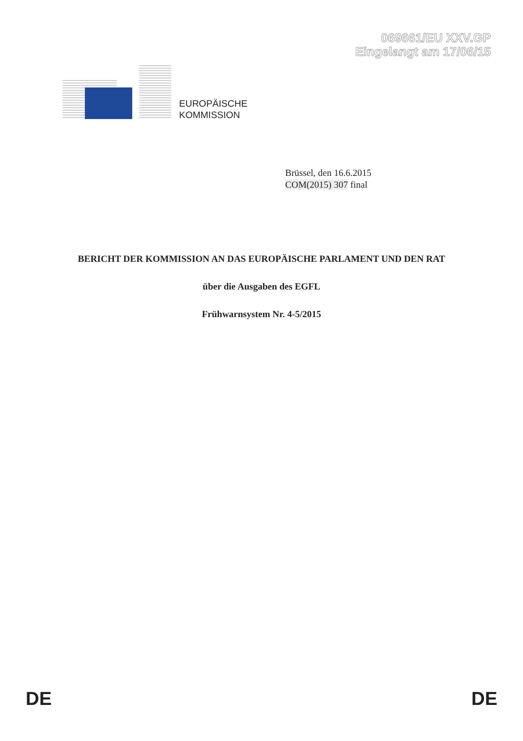069661/EU XXV.GP
Eingelangt am 17/06/15
EUROPÄISCHE
KOMMISSION
Brüssel, den 16.6.2015
COM(2015) 307 final
BERICHT DER KOMMISSION AN DAS EUROPÄISCHE PARLAMENT UND DEN RAT
über die Ausgaben des EGFL
Frühwarnsystem Nr. 4-5/2015
DE DE